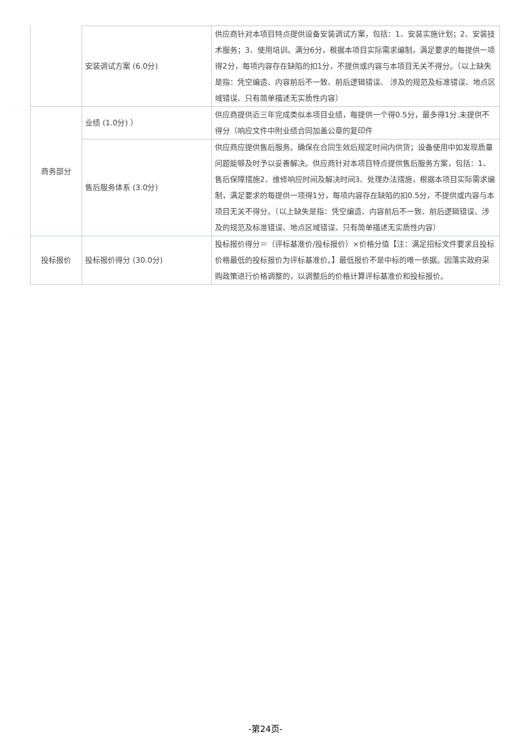| | 安装调试方案 (6.0分) | 供应商针对本项目特点提供设备安装调试方案，包括：1、安装实施计划；2、安装技术服务；3、使用培训。满分6分，根据本项目实际需求编制，满足要求的每提供一项得2分，每项内容存在缺陷的扣1分，不提供或内容与本项目无关不得分。（以上缺失是指：凭空编造、内容前后不一致、前后逻辑错误、 涉及的规范及标准错误、地点区域错误、只有简单描述无实质性内容） |
| 商务部分 | 业绩 (1.0分) ） | 供应商提供近三年完成类似本项目业绩，每提供一个得0.5分，最多得1分.未提供不得分（响应文件中附业绩合同加盖公章的复印件 |
| | 售后服务体系 (3.0分) | 供应商应提供售后服务。确保在合同生效后规定时间内供货；设备使用中如发现质量问题能够及时予以妥善解决。供应商针对本项目特点提供售后服务方案，包括：1、售后保障措施2、维修响应时间及解决时间3、处理办法措施，根据本项目实际需求编制，满足要求的每提供一项得1分，每项内容存在缺陷的扣0.5分，不提供或内容与本项目无关不得分。（以上缺失是指：凭空编造、内容前后不一致、前后逻辑错误、涉及的规范及标准错误、地点区域错误、只有简单描述无实质性内容） |
| 投标报价 | 投标报价得分 (30.0分) | 投标报价得分＝（评标基准价/投标报价）×价格分值【注：满足招标文件要求且投标价格最低的投标报价为评标基准价。】最低报价不是中标的唯一依据。因落实政府采购政策进行价格调整的，以调整后的价格计算评标基准价和投标报价。 |
-第24页-